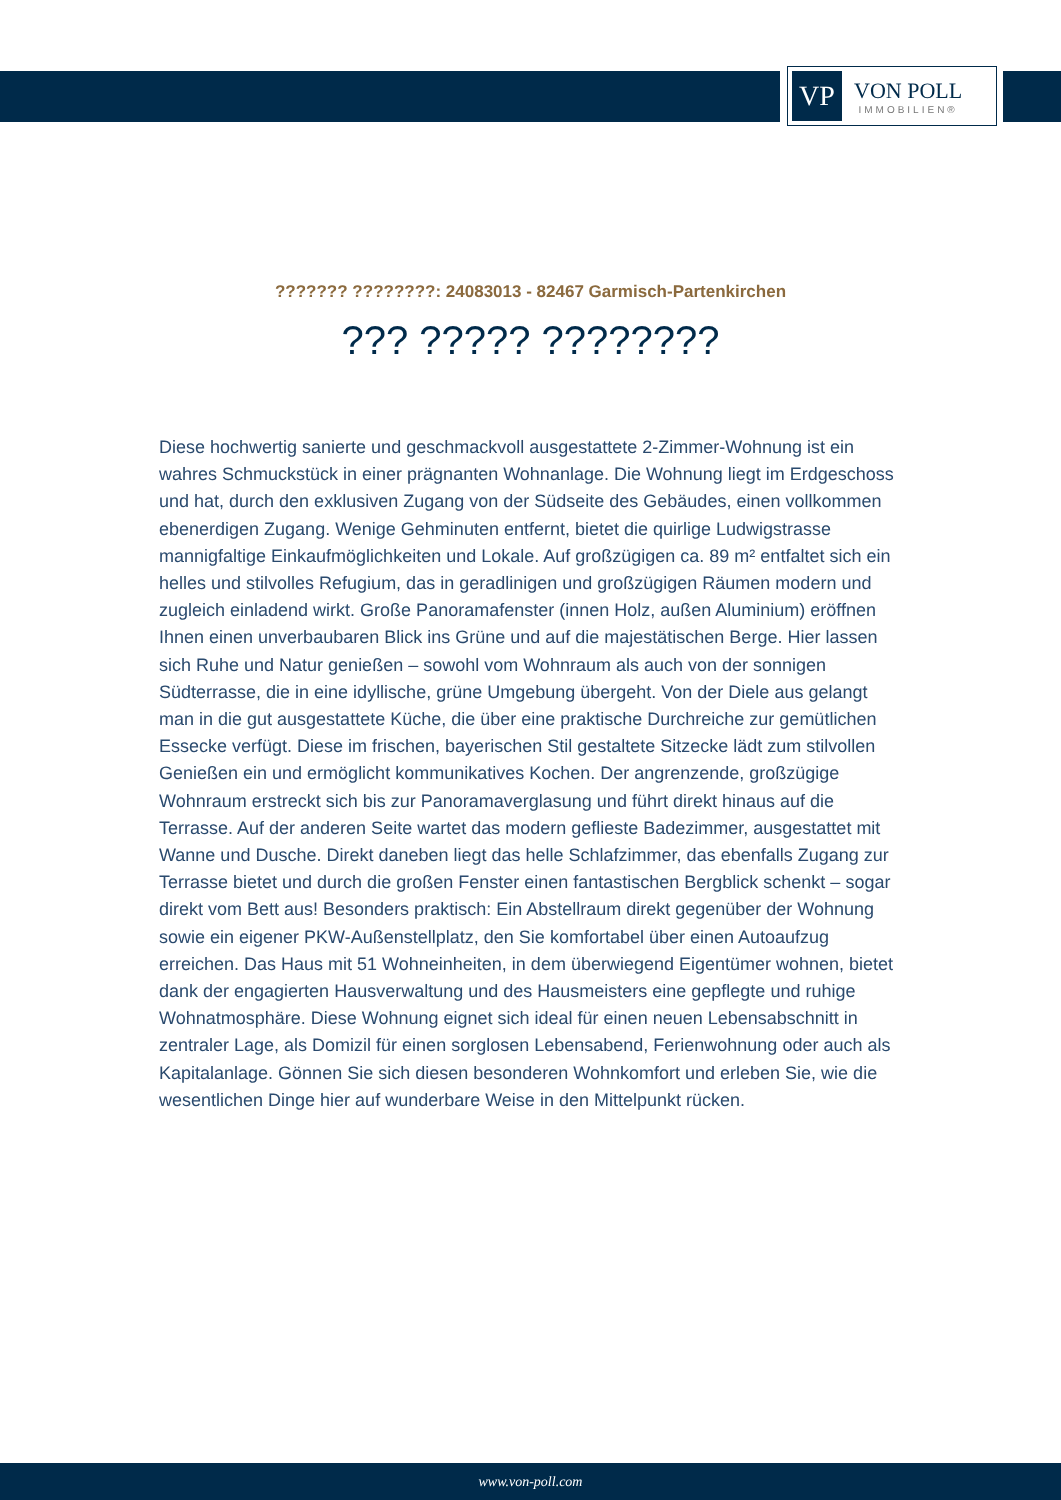VP
VON POLL
IMMOBILIEN®
??????? ????????: 24083013 - 82467 Garmisch-Partenkirchen
??? ????? ????????
Diese hochwertig sanierte und geschmackvoll ausgestattete 2-Zimmer-Wohnung ist ein wahres Schmuckstück in einer prägnanten Wohnanlage. Die Wohnung liegt im Erdgeschoss und hat, durch den exklusiven Zugang von der Südseite des Gebäudes, einen vollkommen ebenerdigen Zugang. Wenige Gehminuten entfernt, bietet die quirlige Ludwigstrasse mannigfaltige Einkaufmöglichkeiten und Lokale. Auf großzügigen ca. 89 m² entfaltet sich ein helles und stilvolles Refugium, das in geradlinigen und großzügigen Räumen modern und zugleich einladend wirkt. Große Panoramafenster (innen Holz, außen Aluminium) eröffnen Ihnen einen unverbaubaren Blick ins Grüne und auf die majestätischen Berge. Hier lassen sich Ruhe und Natur genießen – sowohl vom Wohnraum als auch von der sonnigen Südterrasse, die in eine idyllische, grüne Umgebung übergeht. Von der Diele aus gelangt man in die gut ausgestattete Küche, die über eine praktische Durchreiche zur gemütlichen Essecke verfügt. Diese im frischen, bayerischen Stil gestaltete Sitzecke lädt zum stilvollen Genießen ein und ermöglicht kommunikatives Kochen. Der angrenzende, großzügige Wohnraum erstreckt sich bis zur Panoramaverglasung und führt direkt hinaus auf die Terrasse. Auf der anderen Seite wartet das modern geflieste Badezimmer, ausgestattet mit Wanne und Dusche. Direkt daneben liegt das helle Schlafzimmer, das ebenfalls Zugang zur Terrasse bietet und durch die großen Fenster einen fantastischen Bergblick schenkt – sogar direkt vom Bett aus! Besonders praktisch: Ein Abstellraum direkt gegenüber der Wohnung sowie ein eigener PKW-Außenstellplatz, den Sie komfortabel über einen Autoaufzug erreichen. Das Haus mit 51 Wohneinheiten, in dem überwiegend Eigentümer wohnen, bietet dank der engagierten Hausverwaltung und des Hausmeisters eine gepflegte und ruhige Wohnatmosphäre. Diese Wohnung eignet sich ideal für einen neuen Lebensabschnitt in zentraler Lage, als Domizil für einen sorglosen Lebensabend, Ferienwohnung oder auch als Kapitalanlage. Gönnen Sie sich diesen besonderen Wohnkomfort und erleben Sie, wie die wesentlichen Dinge hier auf wunderbare Weise in den Mittelpunkt rücken.
www.von-poll.com